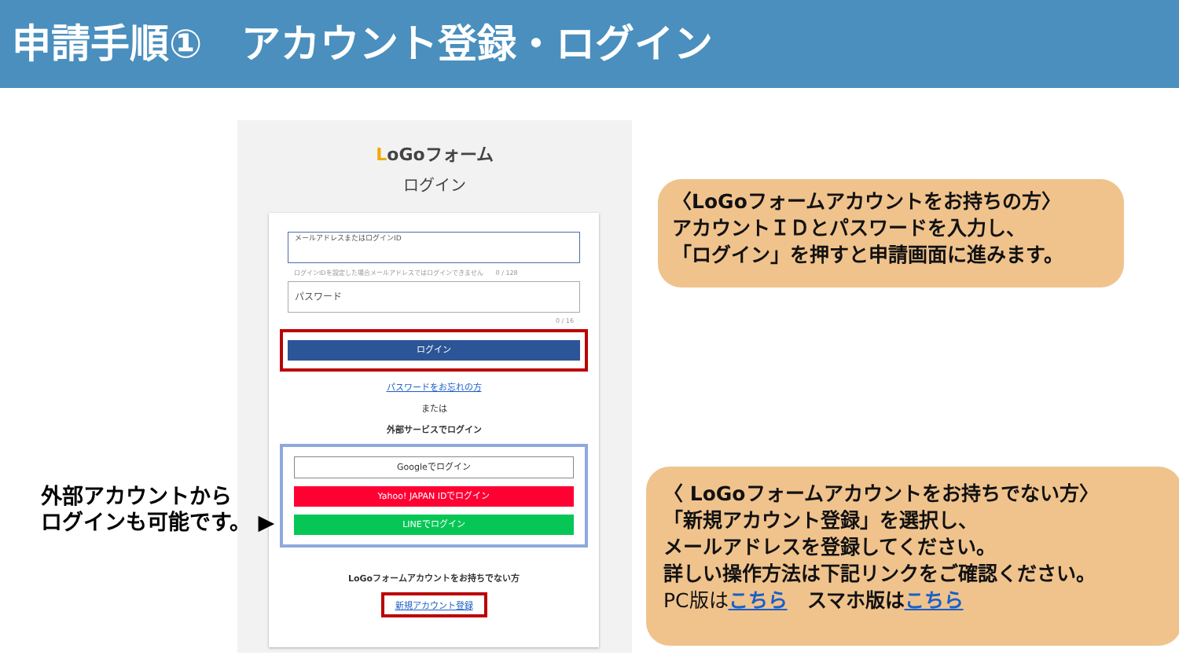申請手順①　アカウント登録・ログイン
LoGoフォーム
ログイン
メールアドレスまたはログインID
ログインIDを設定した場合メールアドレスではログインできません　　0 / 128
パスワード
0 / 16
ログイン
パスワードをお忘れの方
または
外部サービスでログイン
Googleでログイン
Yahoo! JAPAN IDでログイン
LINEでログイン
LoGoフォームアカウントをお持ちでない方
新規アカウント登録
〈LoGoフォームアカウントをお持ちの方〉
アカウントＩＤとパスワードを入力し、
「ログイン」を押すと申請画面に進みます。
〈 LoGoフォームアカウントをお持ちでない方〉
「新規アカウント登録」を選択し、
メールアドレスを登録してください。
詳しい操作方法は下記リンクをご確認ください。
PC版は こちら　スマホ版はこちら
外部アカウントから
ログインも可能です。 ▶